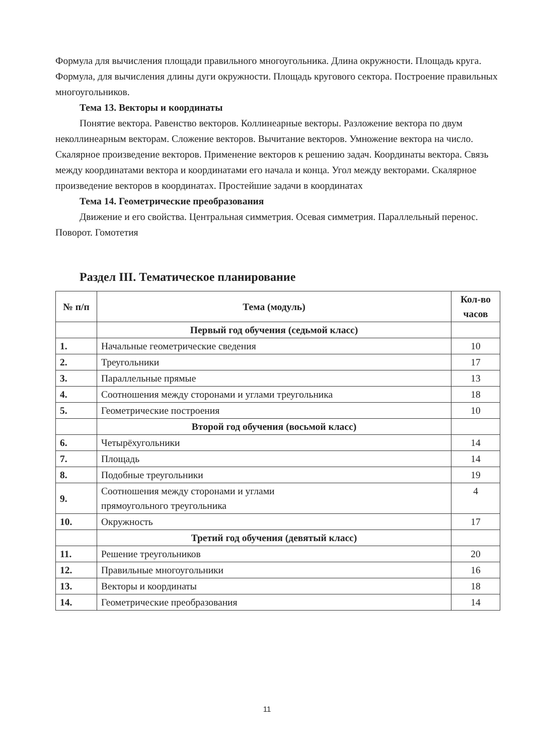Формула для вычисления площади правильного многоугольника. Длина окружности. Площадь круга. Формула, для вычисления длины дуги окружности. Площадь кругового сектора. Построение правильных многоугольников.
Тема 13. Векторы и координаты
Понятие вектора. Равенство векторов. Коллинеарные векторы. Разложение вектора по двум неколлинеарным векторам. Сложение векторов. Вычитание векторов. Умножение вектора на число. Скалярное произведение векторов. Применение векторов к решению задач. Координаты вектора. Связь между координатами вектора и координатами его начала и конца. Угол между векторами. Скалярное произведение векторов в координатах. Простейшие задачи в координатах
Тема 14. Геометрические преобразования
Движение и его свойства. Центральная симметрия. Осевая симметрия. Параллельный перенос. Поворот. Гомотетия
Раздел III. Тематическое планирование
| № п/п | Тема (модуль) | Кол-во часов |
| --- | --- | --- |
| | Первый год обучения (седьмой класс) | |
| 1. | Начальные геометрические сведения | 10 |
| 2. | Треугольники | 17 |
| 3. | Параллельные прямые | 13 |
| 4. | Соотношения между сторонами и углами треугольника | 18 |
| 5. | Геометрические построения | 10 |
| | Второй год обучения (восьмой класс) | |
| 6. | Четырёхугольники | 14 |
| 7. | Площадь | 14 |
| 8. | Подобные треугольники | 19 |
| 9. | Соотношения между сторонами и углами прямоугольного треугольника | 4 |
| 10. | Окружность | 17 |
| | Третий год обучения (девятый класс) | |
| 11. | Решение треугольников | 20 |
| 12. | Правильные многоугольники | 16 |
| 13. | Векторы и координаты | 18 |
| 14. | Геометрические преобразования | 14 |
11